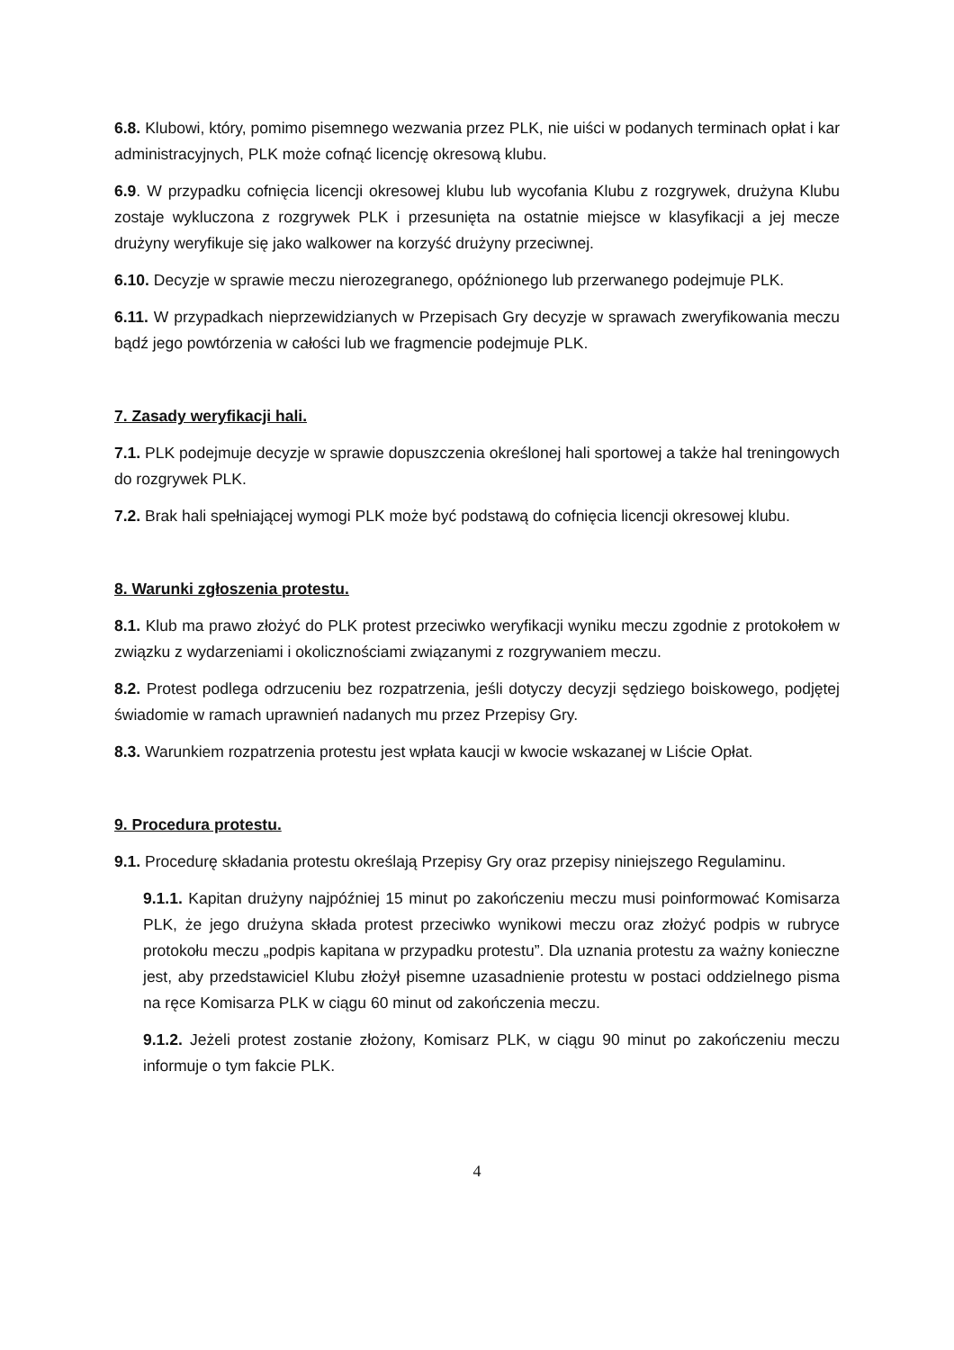6.8. Klubowi, który, pomimo pisemnego wezwania przez PLK, nie uiści w podanych terminach opłat i kar administracyjnych, PLK może cofnąć licencję okresową klubu.
6.9. W przypadku cofnięcia licencji okresowej klubu lub wycofania Klubu z rozgrywek, drużyna Klubu zostaje wykluczona z rozgrywek PLK i przesunięta na ostatnie miejsce w klasyfikacji a jej mecze drużyny weryfikuje się jako walkower na korzyść drużyny przeciwnej.
6.10. Decyzje w sprawie meczu nierozegranego, opóźnionego lub przerwanego podejmuje PLK.
6.11. W przypadkach nieprzewidzianych w Przepisach Gry decyzje w sprawach zweryfikowania meczu bądź jego powtórzenia w całości lub we fragmencie podejmuje PLK.
7. Zasady weryfikacji hali.
7.1. PLK podejmuje decyzje w sprawie dopuszczenia określonej hali sportowej a także hal treningowych do rozgrywek PLK.
7.2. Brak hali spełniającej wymogi PLK może być podstawą do cofnięcia licencji okresowej klubu.
8. Warunki zgłoszenia protestu.
8.1. Klub ma prawo złożyć do PLK protest przeciwko weryfikacji wyniku meczu zgodnie z protokołem w związku z wydarzeniami i okolicznościami związanymi z rozgrywaniem meczu.
8.2. Protest podlega odrzuceniu bez rozpatrzenia, jeśli dotyczy decyzji sędziego boiskowego, podjętej świadomie w ramach uprawnień nadanych mu przez Przepisy Gry.
8.3. Warunkiem rozpatrzenia protestu jest wpłata kaucji w kwocie wskazanej w Liście Opłat.
9. Procedura protestu.
9.1. Procedurę składania protestu określają Przepisy Gry oraz przepisy niniejszego Regulaminu.
9.1.1. Kapitan drużyny najpóźniej 15 minut po zakończeniu meczu musi poinformować Komisarza PLK, że jego drużyna składa protest przeciwko wynikowi meczu oraz złożyć podpis w rubryce protokołu meczu „podpis kapitana w przypadku protestu”. Dla uznania protestu za ważny konieczne jest, aby przedstawiciel Klubu złożył pisemne uzasadnienie protestu w postaci oddzielnego pisma na ręce Komisarza PLK w ciągu 60 minut od zakończenia meczu.
9.1.2. Jeżeli protest zostanie złożony, Komisarz PLK, w ciągu 90 minut po zakończeniu meczu informuje o tym fakcie PLK.
4